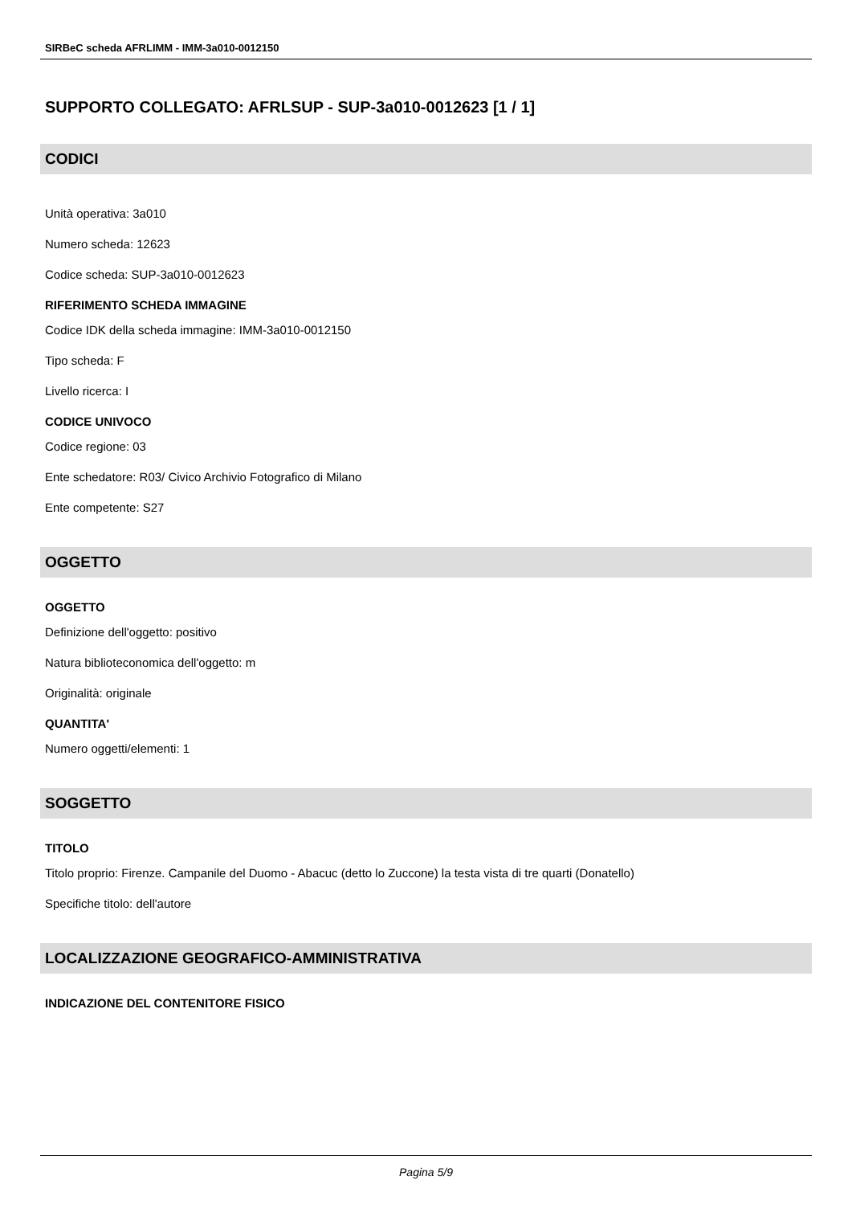SIRBeC scheda AFRLIMM - IMM-3a010-0012150
SUPPORTO COLLEGATO: AFRLSUP - SUP-3a010-0012623 [1 / 1]
CODICI
Unità operativa: 3a010
Numero scheda: 12623
Codice scheda: SUP-3a010-0012623
RIFERIMENTO SCHEDA IMMAGINE
Codice IDK della scheda immagine: IMM-3a010-0012150
Tipo scheda: F
Livello ricerca: I
CODICE UNIVOCO
Codice regione: 03
Ente schedatore: R03/ Civico Archivio Fotografico di Milano
Ente competente: S27
OGGETTO
OGGETTO
Definizione dell'oggetto: positivo
Natura biblioteconomica dell'oggetto: m
Originalità: originale
QUANTITA'
Numero oggetti/elementi: 1
SOGGETTO
TITOLO
Titolo proprio: Firenze. Campanile del Duomo - Abacuc (detto lo Zuccone) la testa vista di tre quarti (Donatello)
Specifiche titolo: dell'autore
LOCALIZZAZIONE GEOGRAFICO-AMMINISTRATIVA
INDICAZIONE DEL CONTENITORE FISICO
Pagina 5/9